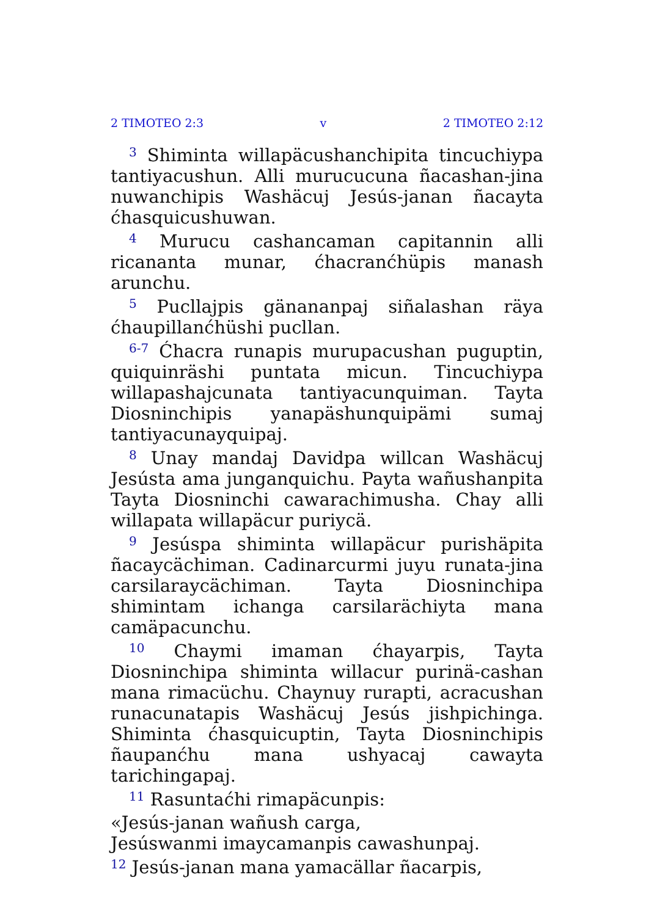2 TIMOTEO 2:3 v 2 TIMOTEO 2:12
<sup>3</sup> Shiminta willapäcushanchipita tincuchiypa tantiyacushun. Alli murucucuna ñacashan-jina nuwanchipis Washäcuj Jesús-janan ñacayta ćhasquicushuwan.
<sup>4</sup> Murucu cashancaman capitannin alli ricananta munar, ćhacranćhüpis manash arunchu.
<sup>5</sup> Pucllajpis gänananpaj siñalashan räya ćhaupillanćhüshi pucllan.
<sup>6-7</sup> Ćhacra runapis murupacushan puguptin, quiquinräshi puntata micun. Tincuchiypa willapashajcunata tantiyacunquiman. Tayta Diosninchipis yanapäshunquipämi sumaj tantiyacunayquipaj.
<sup>8</sup> Unay mandaj Davidpa willcan Washäcuj Jesústa ama junganquichu. Payta wañushanpita Tayta Diosninchi cawarachimusha. Chay alli willapata willapäcur puriycä.
<sup>9</sup> Jesúspa shiminta willapäcur purishäpita ñacaycächiman. Cadinarcurmi juyu runata-jina carsilaraycächiman. Tayta Diosninchipa shimintam ichanga carsilarächiyta mana camäpacunchu.
<sup>10</sup> Chaymi imaman ćhayarpis, Tayta Diosninchipa shiminta willacur purinä-cashan mana rimacüchu. Chaynuy rurapti, acracushan runacunatapis Washäcuj Jesús jishpichinga. Shiminta ćhasquicuptin, Tayta Diosninchipis ñaupanćhu mana ushyacaj cawayta tarichingapaj.
<sup>11</sup> Rasuntaćhi rimapäcunpis:
«Jesús-janan wañush carga,
Jesúswanmi imaycamanpis cawashunpaj.
<sup>12</sup> Jesús-janan mana yamacällar ñacarpis,